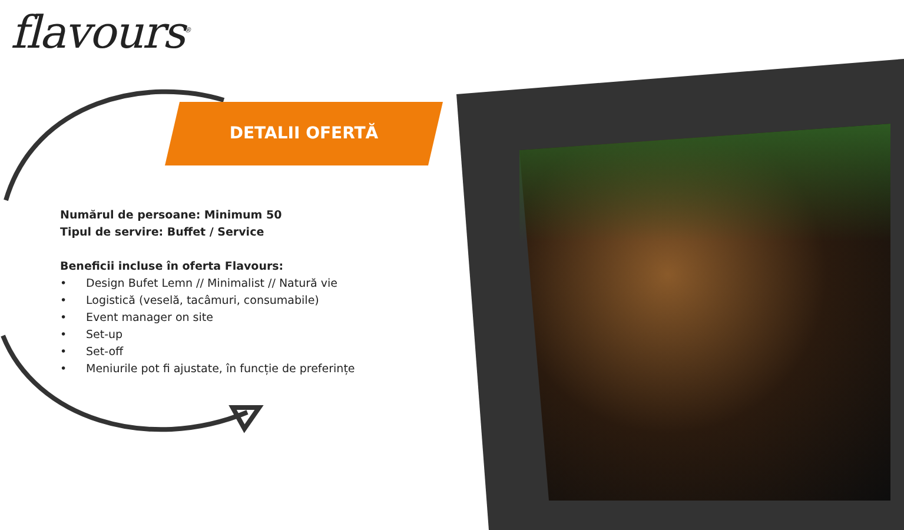flavours<sup>®</sup>
DETALII OFERTĂ
Numărul de persoane: Minimum 50
Tipul de servire: Buffet / Service
Beneficii incluse în oferta Flavours:
• Design Bufet Lemn // Minimalist // Natură vie
• Logistică (veselă, tacâmuri, consumabile)
• Event manager on site
• Set-up
• Set-off
• Meniurile pot fi ajustate, în funcție de preferințe